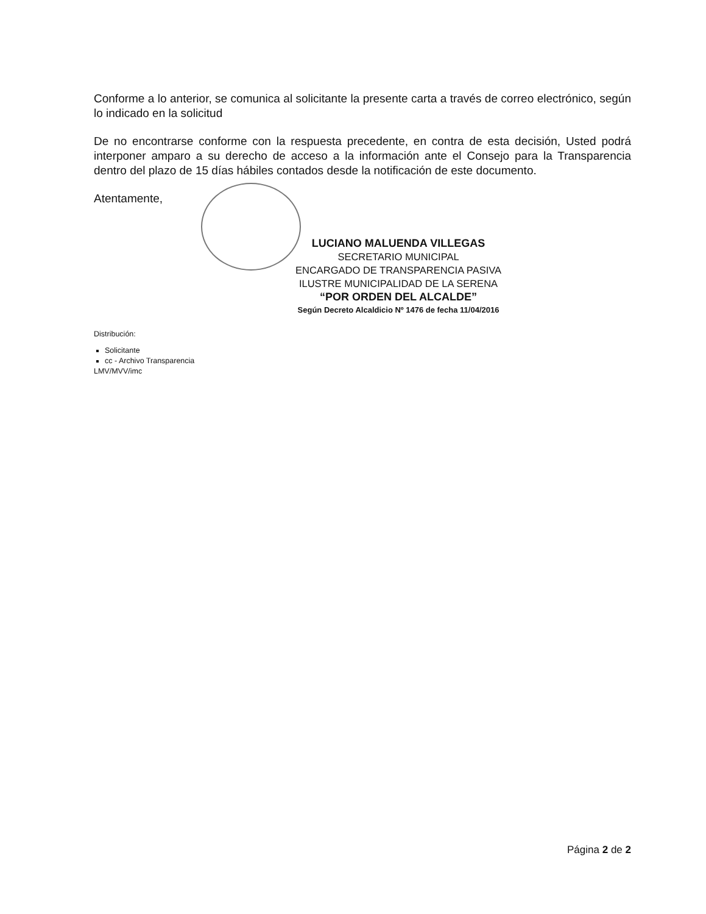Conforme a lo anterior, se comunica al solicitante la presente carta a través de correo electrónico, según lo indicado en la solicitud
De no encontrarse conforme con la respuesta precedente, en contra de esta decisión, Usted podrá interponer amparo a su derecho de acceso a la información ante el Consejo para la Transparencia dentro del plazo de 15 días hábiles contados desde la notificación de este documento.
Atentamente,
LUCIANO MALUENDA VILLEGAS
SECRETARIO MUNICIPAL
ENCARGADO DE TRANSPARENCIA PASIVA
ILUSTRE MUNICIPALIDAD DE LA SERENA
“POR ORDEN DEL ALCALDE”
Según Decreto Alcaldicio Nº 1476 de fecha 11/04/2016
Distribución:
Solicitante
cc - Archivo Transparencia
LMV/MVV/imc
Página 2 de 2